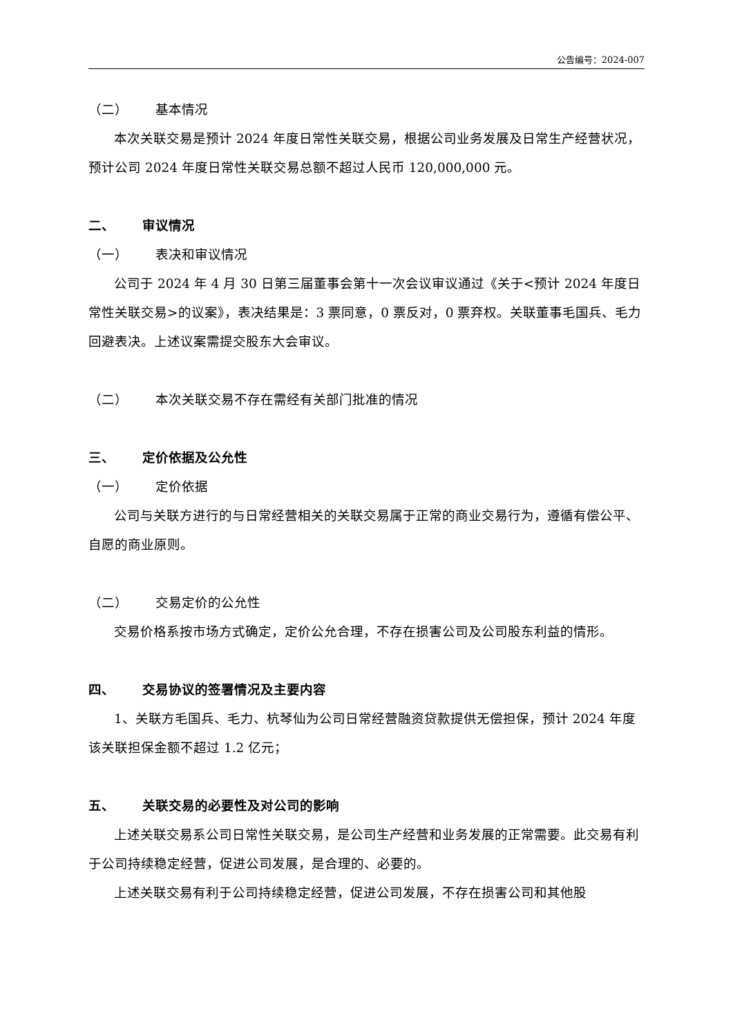公告编号：2024-007
（二） 基本情况
本次关联交易是预计 2024 年度日常性关联交易，根据公司业务发展及日常生产经营状况，预计公司 2024 年度日常性关联交易总额不超过人民币 120,000,000 元。
二、 审议情况
（一） 表决和审议情况
公司于 2024 年 4 月 30 日第三届董事会第十一次会议审议通过《关于<预计 2024 年度日常性关联交易>的议案》，表决结果是：3 票同意，0 票反对，0 票弃权。关联董事毛国兵、毛力回避表决。上述议案需提交股东大会审议。
（二） 本次关联交易不存在需经有关部门批准的情况
三、 定价依据及公允性
（一） 定价依据
公司与关联方进行的与日常经营相关的关联交易属于正常的商业交易行为，遵循有偿公平、自愿的商业原则。
（二） 交易定价的公允性
交易价格系按市场方式确定，定价公允合理，不存在损害公司及公司股东利益的情形。
四、 交易协议的签署情况及主要内容
1、关联方毛国兵、毛力、杭琴仙为公司日常经营融资贷款提供无偿担保，预计 2024 年度该关联担保金额不超过 1.2 亿元；
五、 关联交易的必要性及对公司的影响
上述关联交易系公司日常性关联交易，是公司生产经营和业务发展的正常需要。此交易有利于公司持续稳定经营，促进公司发展，是合理的、必要的。
上述关联交易有利于公司持续稳定经营，促进公司发展，不存在损害公司和其他股